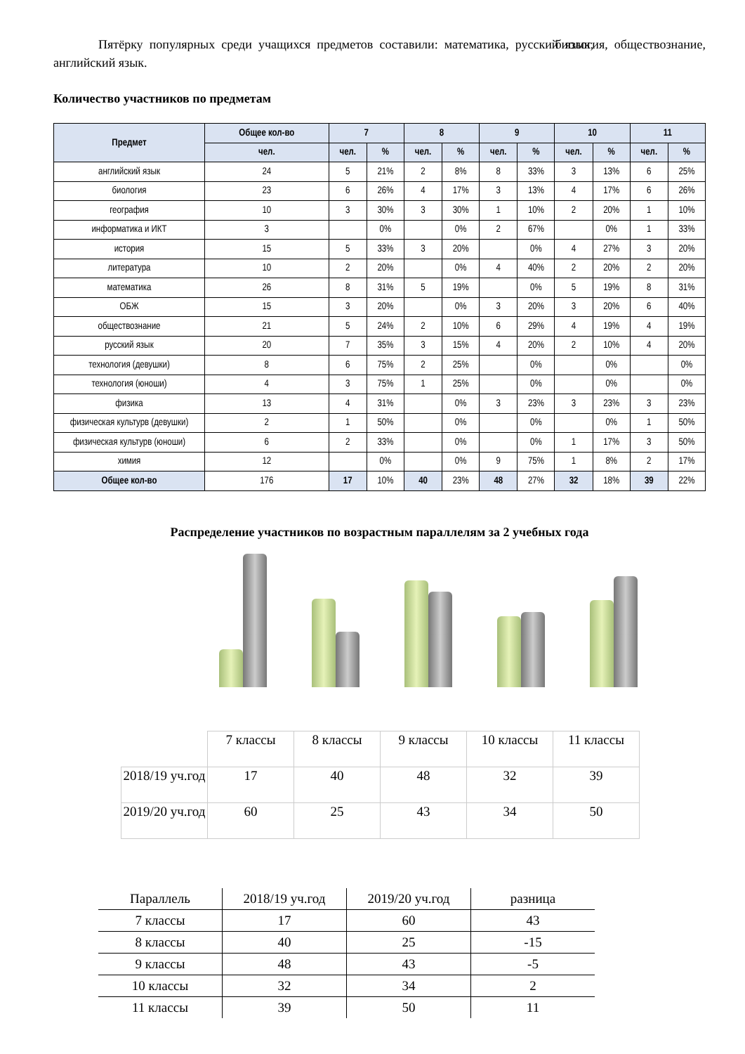Пятёрку популярных среди учащихся предметов составили: математика, русский язык, биология, обществознание, английский язык.
Количество участников по предметам
| Предмет | Общее кол-во | 7 | | 8 | | 9 | | 10 | | 11 | |
| --- | --- | --- | --- | --- | --- | --- | --- | --- | --- | --- | --- |
| | чел. | чел. | % | чел. | % | чел. | % | чел. | % | чел. | % |
| английский язык | 24 | 5 | 21% | 2 | 8% | 8 | 33% | 3 | 13% | 6 | 25% |
| биология | 23 | 6 | 26% | 4 | 17% | 3 | 13% | 4 | 17% | 6 | 26% |
| география | 10 | 3 | 30% | 3 | 30% | 1 | 10% | 2 | 20% | 1 | 10% |
| информатика и ИКТ | 3 | | 0% | | 0% | 2 | 67% | | 0% | 1 | 33% |
| история | 15 | 5 | 33% | 3 | 20% | | 0% | 4 | 27% | 3 | 20% |
| литература | 10 | 2 | 20% | | 0% | 4 | 40% | 2 | 20% | 2 | 20% |
| математика | 26 | 8 | 31% | 5 | 19% | | 0% | 5 | 19% | 8 | 31% |
| ОБЖ | 15 | 3 | 20% | | 0% | 3 | 20% | 3 | 20% | 6 | 40% |
| обществознание | 21 | 5 | 24% | 2 | 10% | 6 | 29% | 4 | 19% | 4 | 19% |
| русский язык | 20 | 7 | 35% | 3 | 15% | 4 | 20% | 2 | 10% | 4 | 20% |
| технология (девушки) | 8 | 6 | 75% | 2 | 25% | | 0% | | 0% | | 0% |
| технология (юноши) | 4 | 3 | 75% | 1 | 25% | | 0% | | 0% | | 0% |
| физика | 13 | 4 | 31% | | 0% | 3 | 23% | 3 | 23% | 3 | 23% |
| физическая культурв (девушки) | 2 | 1 | 50% | | 0% | | 0% | | 0% | 1 | 50% |
| физическая культурв (юноши) | 6 | 2 | 33% | | 0% | | 0% | 1 | 17% | 3 | 50% |
| химия | 12 | | 0% | | 0% | 9 | 75% | 1 | 8% | 2 | 17% |
| Общее кол-во | 176 | 17 | 10% | 40 | 23% | 48 | 27% | 32 | 18% | 39 | 22% |
Распределение участников по возрастным параллелям за 2 учебных года
| | 7 классы | 8 классы | 9 классы | 10 классы | 11 классы |
| 2018/19 уч.год | 17 | 40 | 48 | 32 | 39 |
| 2019/20 уч.год | 60 | 25 | 43 | 34 | 50 |
| Параллель | 2018/19 уч.год | 2019/20 уч.год | разница |
| 7 классы | 17 | 60 | 43 |
| 8 классы | 40 | 25 | -15 |
| 9 классы | 48 | 43 | -5 |
| 10 классы | 32 | 34 | 2 |
| 11 классы | 39 | 50 | 11 |